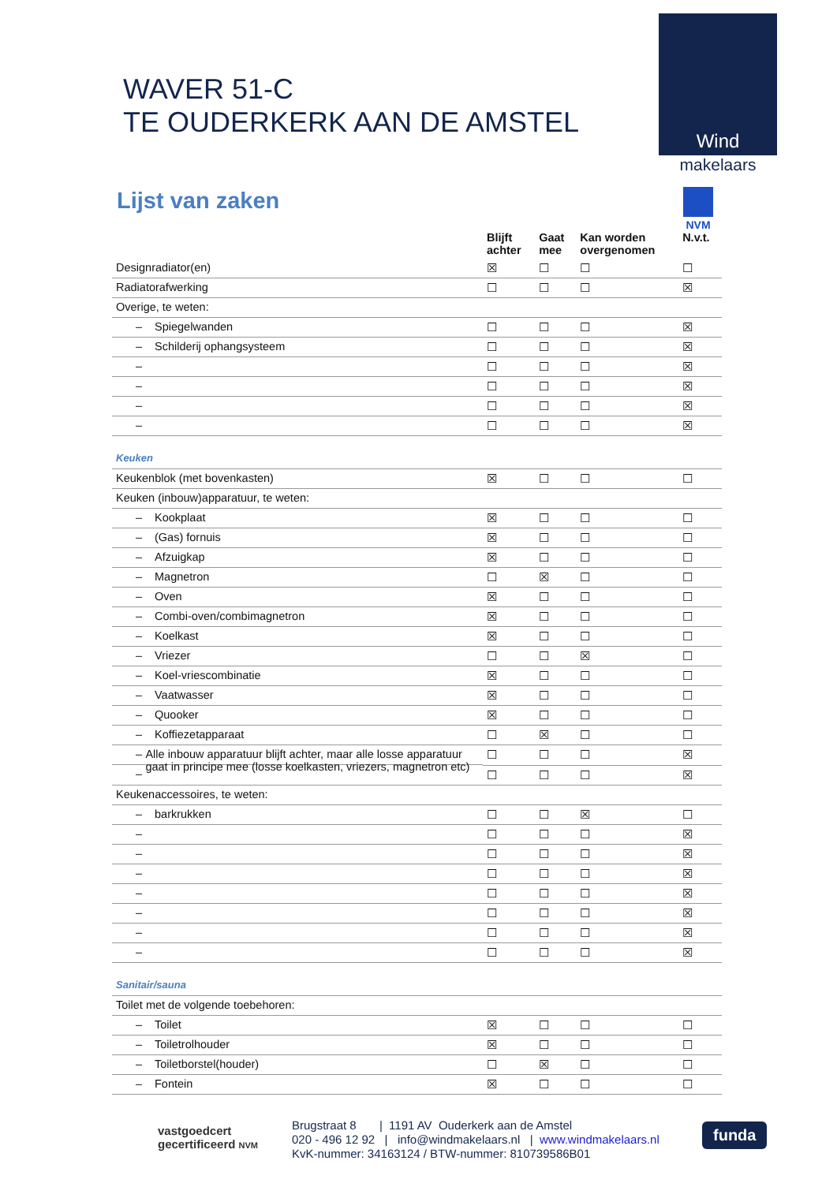Wind
makelaars
NVM
WAVER 51-C
TE OUDERKERK AAN DE AMSTEL
Lijst van zaken
| | Blijft achter | Gaat mee | Kan worden overgenomen | N.v.t. |
| --- | --- | --- | --- | --- |
| Designradiator(en) | ☒ | ☐ | ☐ | ☐ |
| Radiatorafwerking | ☐ | ☐ | ☐ | ☒ |
| Overige, te weten: | | | | |
| – Spiegelwanden | ☐ | ☐ | ☐ | ☒ |
| – Schilderij ophangsysteem | ☐ | ☐ | ☐ | ☒ |
| – | ☐ | ☐ | ☐ | ☒ |
| – | ☐ | ☐ | ☐ | ☒ |
| – | ☐ | ☐ | ☐ | ☒ |
| – | ☐ | ☐ | ☐ | ☒ |
| Keuken | | | | |
| Keukenblok (met bovenkasten) | ☒ | ☐ | ☐ | ☐ |
| Keuken (inbouw)apparatuur, te weten: | | | | |
| – Kookplaat | ☒ | ☐ | ☐ | ☐ |
| – (Gas) fornuis | ☒ | ☐ | ☐ | ☐ |
| – Afzuigkap | ☒ | ☐ | ☐ | ☐ |
| – Magnetron | ☐ | ☒ | ☐ | ☐ |
| – Oven | ☒ | ☐ | ☐ | ☐ |
| – Combi-oven/combimagnetron | ☒ | ☐ | ☐ | ☐ |
| – Koelkast | ☒ | ☐ | ☐ | ☐ |
| – Vriezer | ☐ | ☐ | ☒ | ☐ |
| – Koel-vriescombinatie | ☒ | ☐ | ☐ | ☐ |
| – Vaatwasser | ☒ | ☐ | ☐ | ☐ |
| – Quooker | ☒ | ☐ | ☐ | ☐ |
| – Koffiezetapparaat | ☐ | ☒ | ☐ | ☐ |
| – Alle inbouw apparatuur blijft achter, maar alle losse apparatuur gaat in principe mee (losse koelkasten, vriezers, magnetron etc) | ☐ | ☐ | ☐ | ☒ |
| – | ☐ | ☐ | ☐ | ☒ |
| Keukenaccessoires, te weten: | | | | |
| – barkrukken | ☐ | ☐ | ☒ | ☐ |
| – | ☐ | ☐ | ☐ | ☒ |
| – | ☐ | ☐ | ☐ | ☒ |
| – | ☐ | ☐ | ☐ | ☒ |
| – | ☐ | ☐ | ☐ | ☒ |
| – | ☐ | ☐ | ☐ | ☒ |
| – | ☐ | ☐ | ☐ | ☒ |
| – | ☐ | ☐ | ☐ | ☒ |
| Sanitair/sauna | | | | |
| Toilet met de volgende toebehoren: | | | | |
| – Toilet | ☒ | ☐ | ☐ | ☐ |
| – Toiletrolhouder | ☒ | ☐ | ☐ | ☐ |
| – Toiletborstel(houder) | ☐ | ☒ | ☐ | ☐ |
| – Fontein | ☒ | ☐ | ☐ | ☐ |
vastgoedcert
gecertificeerd NVM
Brugstraat 8 | 1191 AV Ouderkerk aan de Amstel
020 - 496 12 92 | info@windmakelaars.nl | www.windmakelaars.nl
KvK-nummer: 34163124 / BTW-nummer: 810739586B01
funda